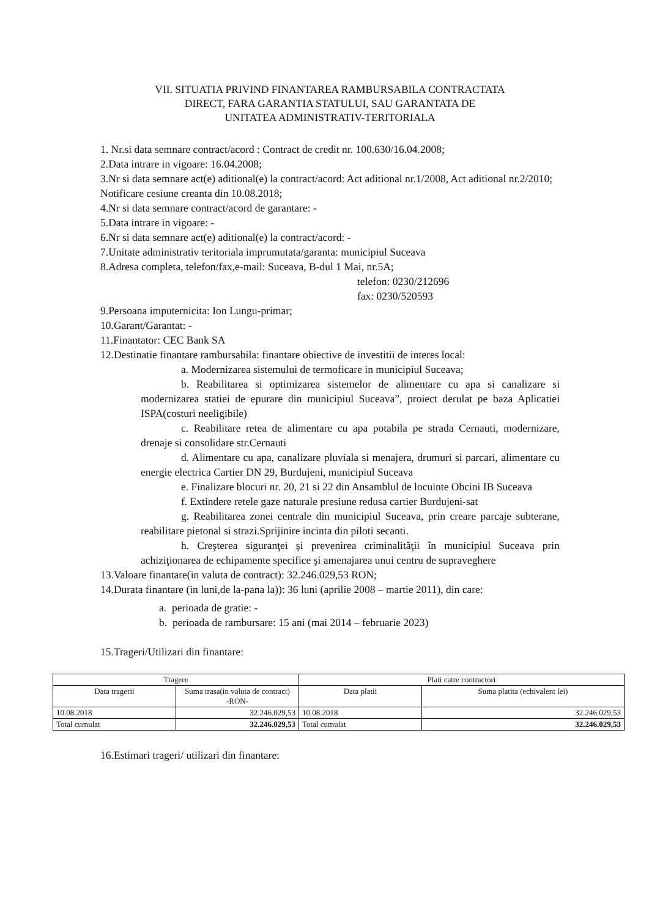VII. SITUATIA PRIVIND FINANTAREA RAMBURSABILA CONTRACTATA
DIRECT, FARA GARANTIA STATULUI, SAU GARANTATA DE
UNITATEA ADMINISTRATIV-TERITORIALA
1. Nr.si data semnare contract/acord : Contract de credit nr. 100.630/16.04.2008;
2.Data intrare in vigoare: 16.04.2008;
3.Nr si data semnare act(e) aditional(e) la contract/acord: Act aditional nr.1/2008, Act aditional nr.2/2010; Notificare cesiune creanta din 10.08.2018;
4.Nr si data semnare contract/acord de garantare: -
5.Data intrare in vigoare: -
6.Nr si data semnare act(e) aditional(e) la contract/acord: -
7.Unitate administrativ teritoriala imprumutata/garanta: municipiul Suceava
8.Adresa completa, telefon/fax,e-mail: Suceava, B-dul 1 Mai, nr.5A;
telefon: 0230/212696
fax: 0230/520593
9.Persoana imputernicita: Ion Lungu-primar;
10.Garant/Garantat: -
11.Finantator: CEC Bank SA
12.Destinatie finantare rambursabila: finantare obiective de investitii de interes local:
a. Modernizarea sistemului de termoficare in municipiul Suceava;
b. Reabilitarea si optimizarea sistemelor de alimentare cu apa si canalizare si modernizarea statiei de epurare din municipiul Suceava”, proiect derulat pe baza Aplicatiei ISPA(costuri neeligibile)
c. Reabilitare retea de alimentare cu apa potabila pe strada Cernauti, modernizare, drenaje si consolidare str.Cernauti
d. Alimentare cu apa, canalizare pluviala si menajera, drumuri si parcari, alimentare cu energie electrica Cartier DN 29, Burdujeni, municipiul Suceava
e. Finalizare blocuri nr. 20, 21 si 22 din Ansamblul de locuinte Obcini IB Suceava
f. Extindere retele gaze naturale presiune redusa cartier Burdujeni-sat
g. Reabilitarea zonei centrale din municipiul Suceava, prin creare parcaje subterane, reabilitare pietonal si strazi.Sprijinire incinta din piloti secanti.
h. Creşterea siguranţei şi prevenirea criminalităţii în municipiul Suceava prin achiziţionarea de echipamente specifice şi amenajarea unui centru de supraveghere
13.Valoare finantare(in valuta de contract): 32.246.029,53 RON;
14.Durata finantare (in luni,de la-pana la)): 36 luni (aprilie 2008 – martie 2011), din care:
a. perioada de gratie: -
b. perioada de rambursare: 15 ani (mai 2014 – februarie 2023)
15.Trageri/Utilizari din finantare:
| Tragere | | Plati catre contractori | |
| --- | --- | --- | --- |
| Data tragerii | Suma trasa(in valuta de contract) -RON- | Data platii | Suma platita (echivalent lei) |
| 10.08.2018 | 32.246.029,53 | 10.08.2018 | 32.246.029,53 |
| Total cumulat | 32.246.029,53 | Total cumulat | 32.246.029,53 |
16.Estimari trageri/ utilizari din finantare: